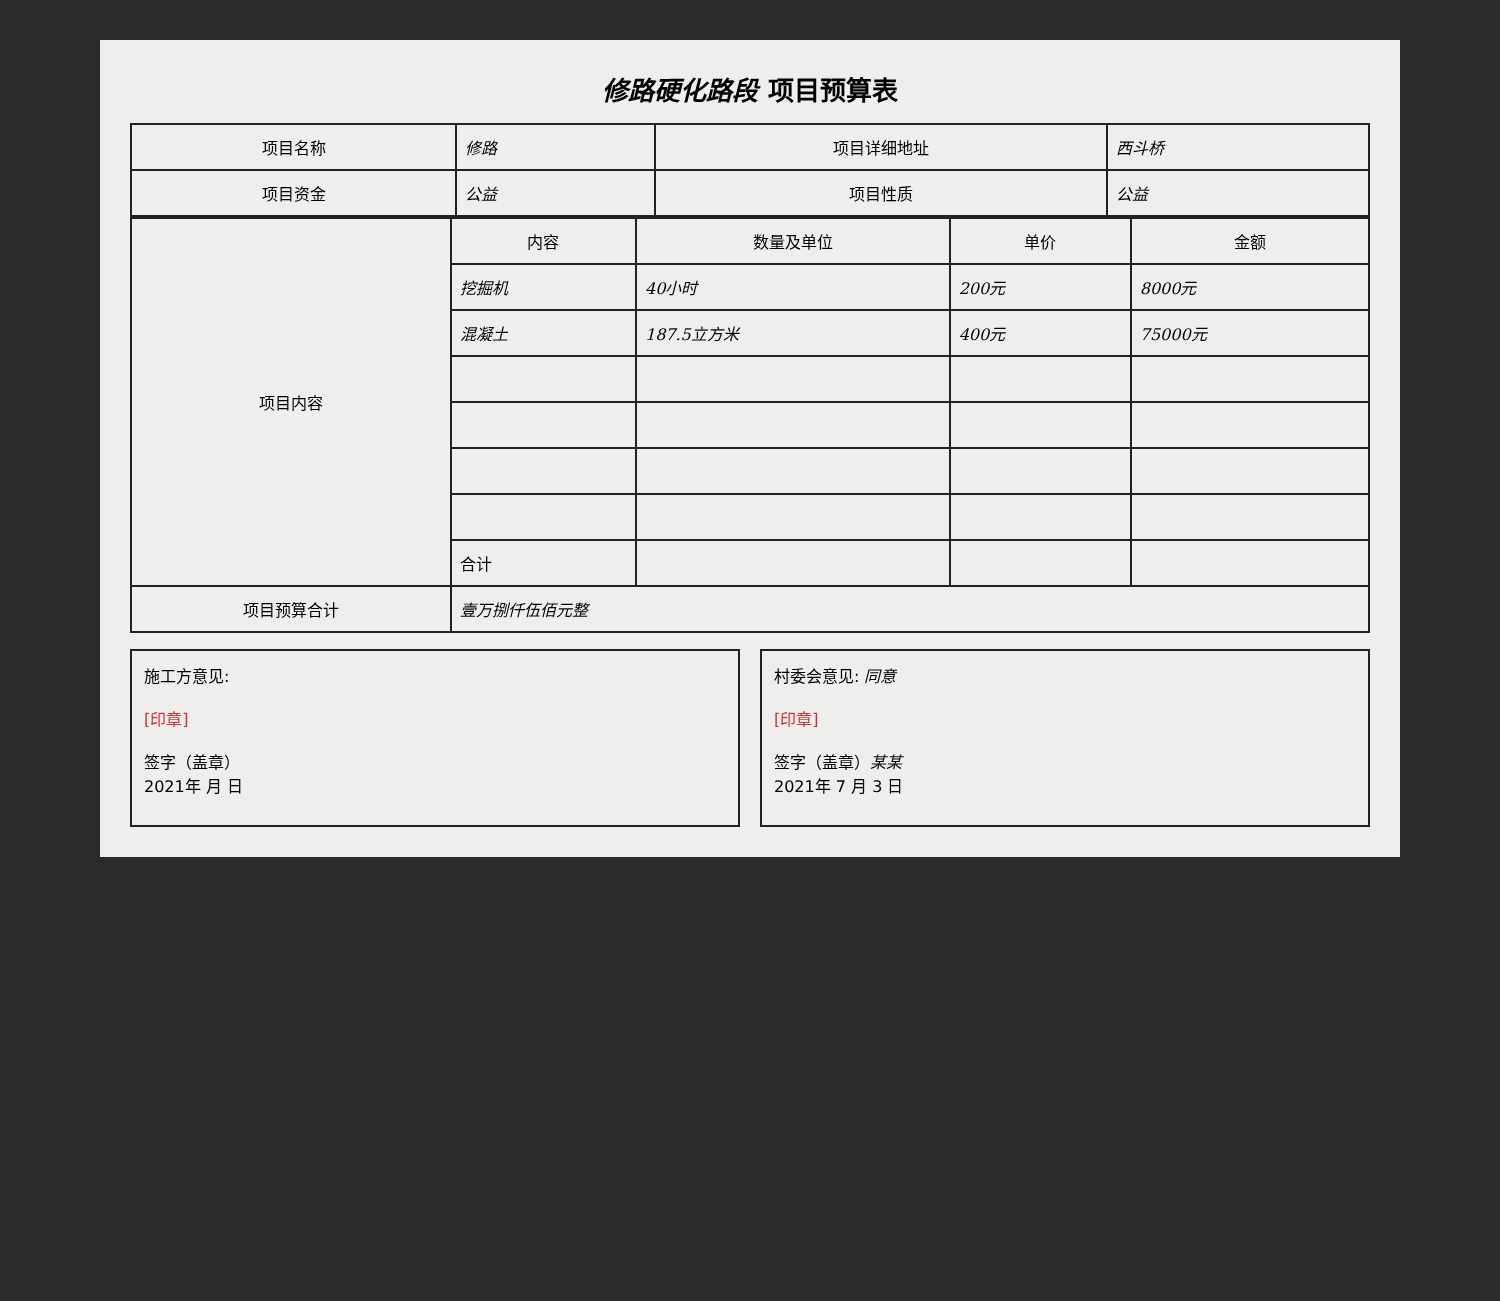修路硬化路段 项目预算表
| 项目名称 | 修路 | 项目详细地址 | 西斗桥 |
| 项目资金 | 公益 | 项目性质 | 公益 |
| 项目内容 | 内容 | 数量及单位 | 单价 | 金额 |
| --- | --- | --- | --- | --- |
| | 挖掘机 | 40小时 | 200元 | 8000元 |
| | 混凝土 | 187.5立方米 | 400元 | 75000元 |
| | 合计 | | | |
| 项目预算合计 | 壹万捌仟伍佰元整 | | | |
施工方意见:
[印章]
签字（盖章）
2021年 月 日
村委会意见: 同意
[印章]
签字（盖章）某某
2021年 7 月 3 日